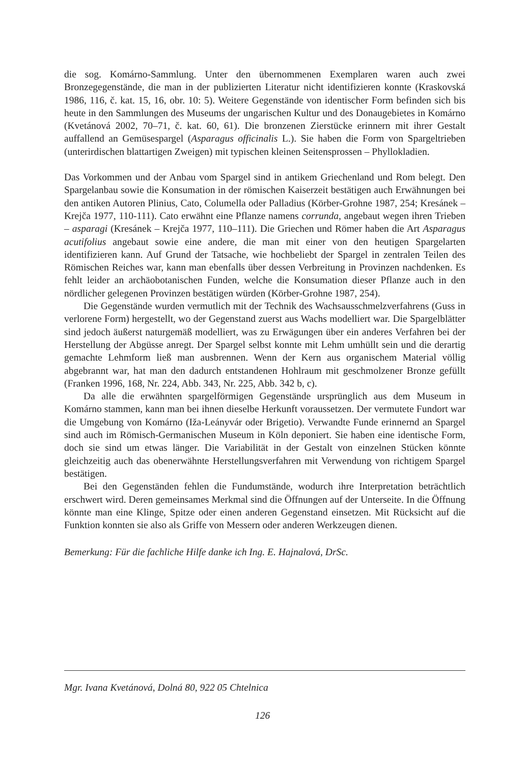die sog. Komárno-Sammlung. Unter den übernommenen Exemplaren waren auch zwei Bronzegegenstände, die man in der publizierten Literatur nicht identifizieren konnte (Kraskovská 1986, 116, č. kat. 15, 16, obr. 10: 5). Weitere Gegenstände von identischer Form befinden sich bis heute in den Sammlungen des Museums der ungarischen Kultur und des Donaugebietes in Komárno (Kvetánová 2002, 70–71, č. kat. 60, 61). Die bronzenen Zierstücke erinnern mit ihrer Gestalt auffallend an Gemüsespargel (Asparagus officinalis L.). Sie haben die Form von Spargeltrieben (unterirdischen blattartigen Zweigen) mit typischen kleinen Seitensprossen – Phyllokladien.
Das Vorkommen und der Anbau vom Spargel sind in antikem Griechenland und Rom belegt. Den Spargelanbau sowie die Konsumation in der römischen Kaiserzeit bestätigen auch Erwähnungen bei den antiken Autoren Plinius, Cato, Columella oder Palladius (Körber-Grohne 1987, 254; Kresánek – Krejča 1977, 110-111). Cato erwähnt eine Pflanze namens corrunda, angebaut wegen ihren Trieben – asparagi (Kresánek – Krejča 1977, 110–111). Die Griechen und Römer haben die Art Asparagus acutifolius angebaut sowie eine andere, die man mit einer von den heutigen Spargelarten identifizieren kann. Auf Grund der Tatsache, wie hochbeliebt der Spargel in zentralen Teilen des Römischen Reiches war, kann man ebenfalls über dessen Verbreitung in Provinzen nachdenken. Es fehlt leider an archäobotanischen Funden, welche die Konsumation dieser Pflanze auch in den nördlicher gelegenen Provinzen bestätigen würden (Körber-Grohne 1987, 254).
Die Gegenstände wurden vermutlich mit der Technik des Wachsausschmelzverfahrens (Guss in verlorene Form) hergestellt, wo der Gegenstand zuerst aus Wachs modelliert war. Die Spargelblätter sind jedoch äußerst naturgemäß modelliert, was zu Erwägungen über ein anderes Verfahren bei der Herstellung der Abgüsse anregt. Der Spargel selbst konnte mit Lehm umhüllt sein und die derartig gemachte Lehmform ließ man ausbrennen. Wenn der Kern aus organischem Material völlig abgebrannt war, hat man den dadurch entstandenen Hohlraum mit geschmolzener Bronze gefüllt (Franken 1996, 168, Nr. 224, Abb. 343, Nr. 225, Abb. 342 b, c).
Da alle die erwähnten spargelförmigen Gegenstände ursprünglich aus dem Museum in Komárno stammen, kann man bei ihnen dieselbe Herkunft voraussetzen. Der vermutete Fundort war die Umgebung von Komárno (Iža-Leányvár oder Brigetio). Verwandte Funde erinnernd an Spargel sind auch im Römisch-Germanischen Museum in Köln deponiert. Sie haben eine identische Form, doch sie sind um etwas länger. Die Variabilität in der Gestalt von einzelnen Stücken könnte gleichzeitig auch das obenerwähnte Herstellungsverfahren mit Verwendung von richtigem Spargel bestätigen.
Bei den Gegenständen fehlen die Fundumstände, wodurch ihre Interpretation beträchtlich erschwert wird. Deren gemeinsames Merkmal sind die Öffnungen auf der Unterseite. In die Öffnung könnte man eine Klinge, Spitze oder einen anderen Gegenstand einsetzen. Mit Rücksicht auf die Funktion konnten sie also als Griffe von Messern oder anderen Werkzeugen dienen.
Bemerkung: Für die fachliche Hilfe danke ich Ing. E. Hajnalová, DrSc.
Mgr. Ivana Kvetánová, Dolná 80, 922 05 Chtelnica
126